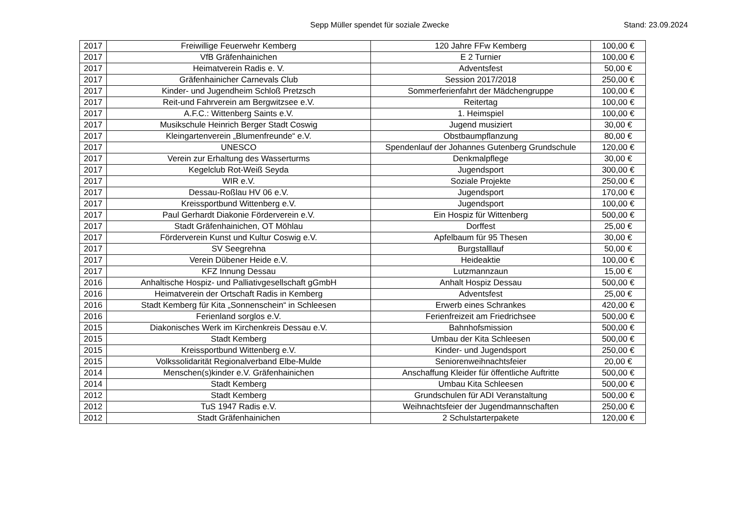Sepp Müller spendet für soziale Zwecke Stand: 23.09.2024
| 2017 | Freiwillige Feuerwehr Kemberg | 120 Jahre FFw Kemberg | 100,00 € |
| 2017 | VfB Gräfenhainichen | E 2 Turnier | 100,00 € |
| 2017 | Heimatverein Radis e. V. | Adventsfest | 50,00 € |
| 2017 | Gräfenhainicher Carnevals Club | Session 2017/2018 | 250,00 € |
| 2017 | Kinder- und Jugendheim Schloß Pretzsch | Sommerferienfahrt der Mädchengruppe | 100,00 € |
| 2017 | Reit-und Fahrverein am Bergwitzsee e.V. | Reitertag | 100,00 € |
| 2017 | A.F.C.: Wittenberg Saints e.V. | 1. Heimspiel | 100,00 € |
| 2017 | Musikschule Heinrich Berger Stadt Coswig | Jugend musiziert | 30,00 € |
| 2017 | Kleingartenverein „Blumenfreunde“ e.V. | Obstbaumpflanzung | 80,00 € |
| 2017 | UNESCO | Spendenlauf der Johannes Gutenberg Grundschule | 120,00 € |
| 2017 | Verein zur Erhaltung des Wasserturms | Denkmalpflege | 30,00 € |
| 2017 | Kegelclub Rot-Weiß Seyda | Jugendsport | 300,00 € |
| 2017 | WIR e.V. | Soziale Projekte | 250,00 € |
| 2017 | Dessau-Roßlau HV 06 e.V. | Jugendsport | 170,00 € |
| 2017 | Kreissportbund Wittenberg e.V. | Jugendsport | 100,00 € |
| 2017 | Paul Gerhardt Diakonie Förderverein e.V. | Ein Hospiz für Wittenberg | 500,00 € |
| 2017 | Stadt Gräfenhainichen, OT Möhlau | Dorffest | 25,00 € |
| 2017 | Förderverein Kunst und Kultur Coswig e.V. | Apfelbaum für 95 Thesen | 30,00 € |
| 2017 | SV Seegrehna | Burgstalllauf | 50,00 € |
| 2017 | Verein Dübener Heide e.V. | Heideaktie | 100,00 € |
| 2017 | KFZ Innung Dessau | Lutzmannzaun | 15,00 € |
| 2016 | Anhaltische Hospiz- und Palliativgesellschaft gGmbH | Anhalt Hospiz Dessau | 500,00 € |
| 2016 | Heimatverein der Ortschaft Radis in Kemberg | Adventsfest | 25,00 € |
| 2016 | Stadt Kemberg für Kita „Sonnenschein“ in Schleesen | Erwerb eines Schrankes | 420,00 € |
| 2016 | Ferienland sorglos e.V. | Ferienfreizeit am Friedrichsee | 500,00 € |
| 2015 | Diakonisches Werk im Kirchenkreis Dessau e.V. | Bahnhofsmission | 500,00 € |
| 2015 | Stadt Kemberg | Umbau der Kita Schleesen | 500,00 € |
| 2015 | Kreissportbund Wittenberg e.V. | Kinder- und Jugendsport | 250,00 € |
| 2015 | Volkssolidarität Regionalverband Elbe-Mulde | Seniorenweihnachtsfeier | 20,00 € |
| 2014 | Menschen(s)kinder e.V. Gräfenhainichen | Anschaffung Kleider für öffentliche Auftritte | 500,00 € |
| 2014 | Stadt Kemberg | Umbau Kita Schleesen | 500,00 € |
| 2012 | Stadt Kemberg | Grundschulen für ADI Veranstaltung | 500,00 € |
| 2012 | TuS 1947 Radis e.V. | Weihnachtsfeier der Jugendmannschaften | 250,00 € |
| 2012 | Stadt Gräfenhainichen | 2 Schulstarterpakete | 120,00 € |